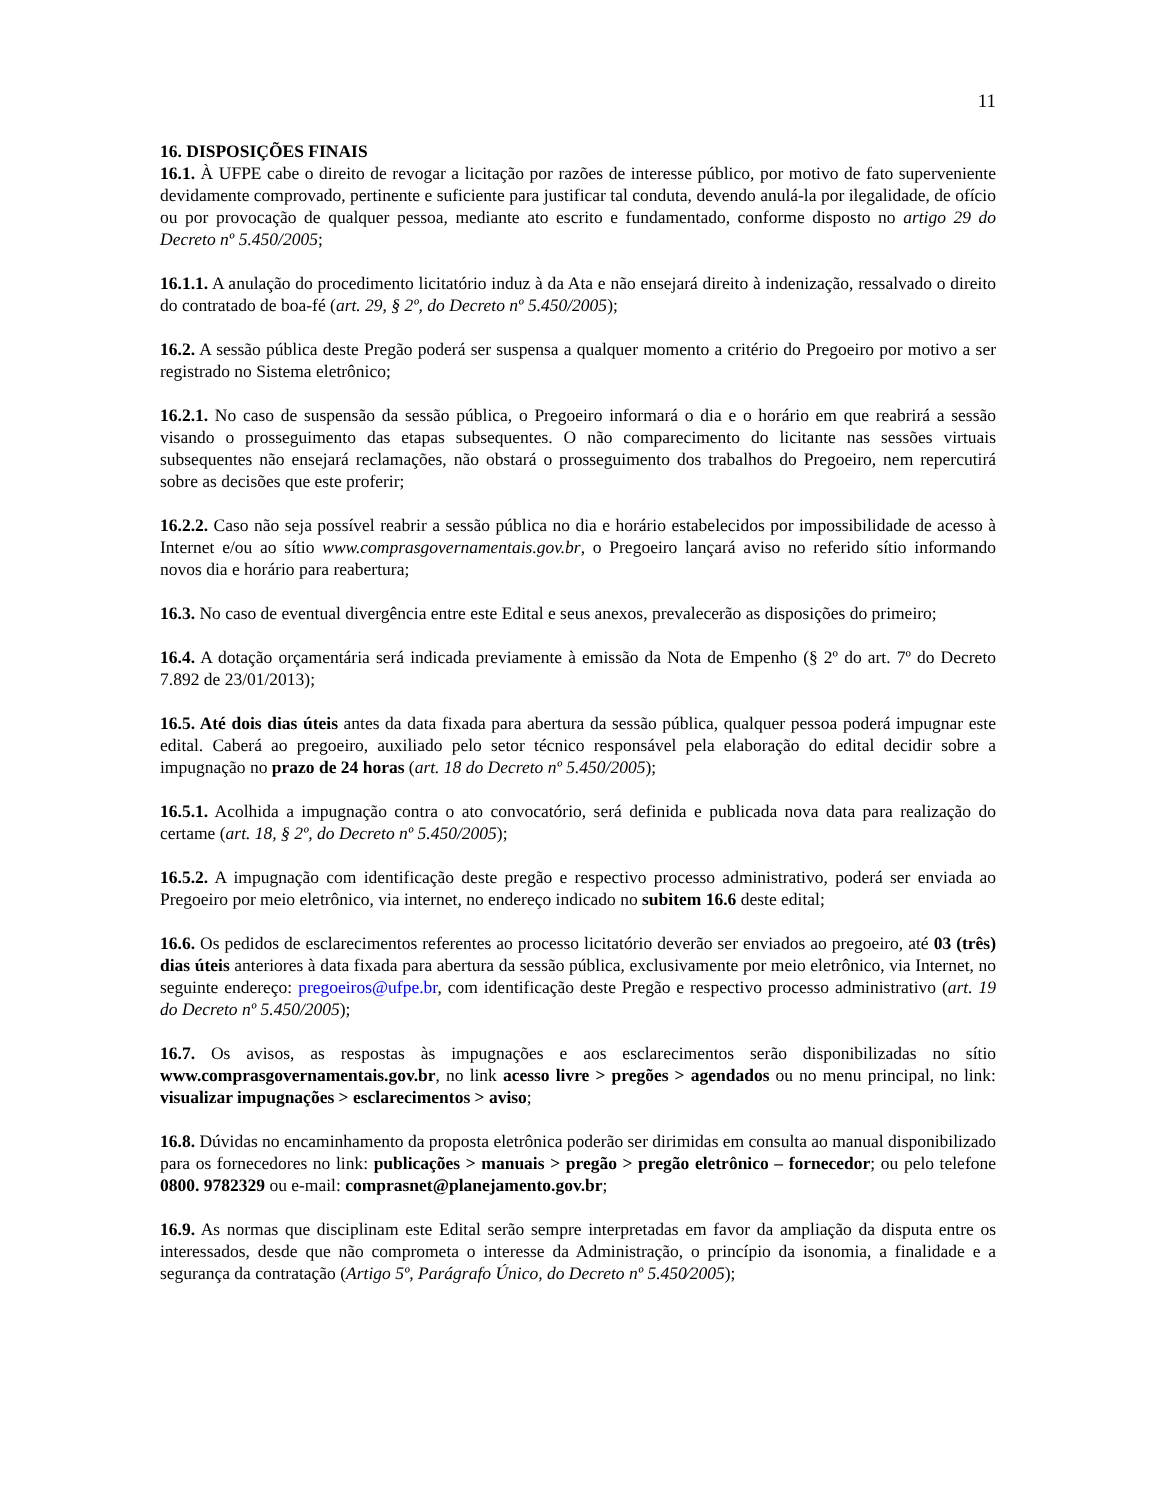11
16. DISPOSIÇÕES FINAIS
16.1. À UFPE cabe o direito de revogar a licitação por razões de interesse público, por motivo de fato superveniente devidamente comprovado, pertinente e suficiente para justificar tal conduta, devendo anulá-la por ilegalidade, de ofício ou por provocação de qualquer pessoa, mediante ato escrito e fundamentado, conforme disposto no artigo 29 do Decreto nº 5.450/2005;
16.1.1. A anulação do procedimento licitatório induz à da Ata e não ensejará direito à indenização, ressalvado o direito do contratado de boa-fé (art. 29, § 2º, do Decreto nº 5.450/2005);
16.2. A sessão pública deste Pregão poderá ser suspensa a qualquer momento a critério do Pregoeiro por motivo a ser registrado no Sistema eletrônico;
16.2.1. No caso de suspensão da sessão pública, o Pregoeiro informará o dia e o horário em que reabrirá a sessão visando o prosseguimento das etapas subsequentes. O não comparecimento do licitante nas sessões virtuais subsequentes não ensejará reclamações, não obstará o prosseguimento dos trabalhos do Pregoeiro, nem repercutirá sobre as decisões que este proferir;
16.2.2. Caso não seja possível reabrir a sessão pública no dia e horário estabelecidos por impossibilidade de acesso à Internet e/ou ao sítio www.comprasgovernamentais.gov.br, o Pregoeiro lançará aviso no referido sítio informando novos dia e horário para reabertura;
16.3. No caso de eventual divergência entre este Edital e seus anexos, prevalecerão as disposições do primeiro;
16.4. A dotação orçamentária será indicada previamente à emissão da Nota de Empenho (§ 2º do art. 7º do Decreto 7.892 de 23/01/2013);
16.5. Até dois dias úteis antes da data fixada para abertura da sessão pública, qualquer pessoa poderá impugnar este edital. Caberá ao pregoeiro, auxiliado pelo setor técnico responsável pela elaboração do edital decidir sobre a impugnação no prazo de 24 horas (art. 18 do Decreto nº 5.450/2005);
16.5.1. Acolhida a impugnação contra o ato convocatório, será definida e publicada nova data para realização do certame (art. 18, § 2º, do Decreto nº 5.450/2005);
16.5.2. A impugnação com identificação deste pregão e respectivo processo administrativo, poderá ser enviada ao Pregoeiro por meio eletrônico, via internet, no endereço indicado no subitem 16.6 deste edital;
16.6. Os pedidos de esclarecimentos referentes ao processo licitatório deverão ser enviados ao pregoeiro, até 03 (três) dias úteis anteriores à data fixada para abertura da sessão pública, exclusivamente por meio eletrônico, via Internet, no seguinte endereço: pregoeiros@ufpe.br, com identificação deste Pregão e respectivo processo administrativo (art. 19 do Decreto nº 5.450/2005);
16.7. Os avisos, as respostas às impugnações e aos esclarecimentos serão disponibilizadas no sítio www.comprasgovernamentais.gov.br, no link acesso livre > pregões > agendados ou no menu principal, no link: visualizar impugnações > esclarecimentos > aviso;
16.8. Dúvidas no encaminhamento da proposta eletrônica poderão ser dirimidas em consulta ao manual disponibilizado para os fornecedores no link: publicações > manuais > pregão > pregão eletrônico – fornecedor; ou pelo telefone 0800. 9782329 ou e-mail: comprasnet@planejamento.gov.br;
16.9. As normas que disciplinam este Edital serão sempre interpretadas em favor da ampliação da disputa entre os interessados, desde que não comprometa o interesse da Administração, o princípio da isonomia, a finalidade e a segurança da contratação (Artigo 5º, Parágrafo Único, do Decreto nº 5.450⁄2005);